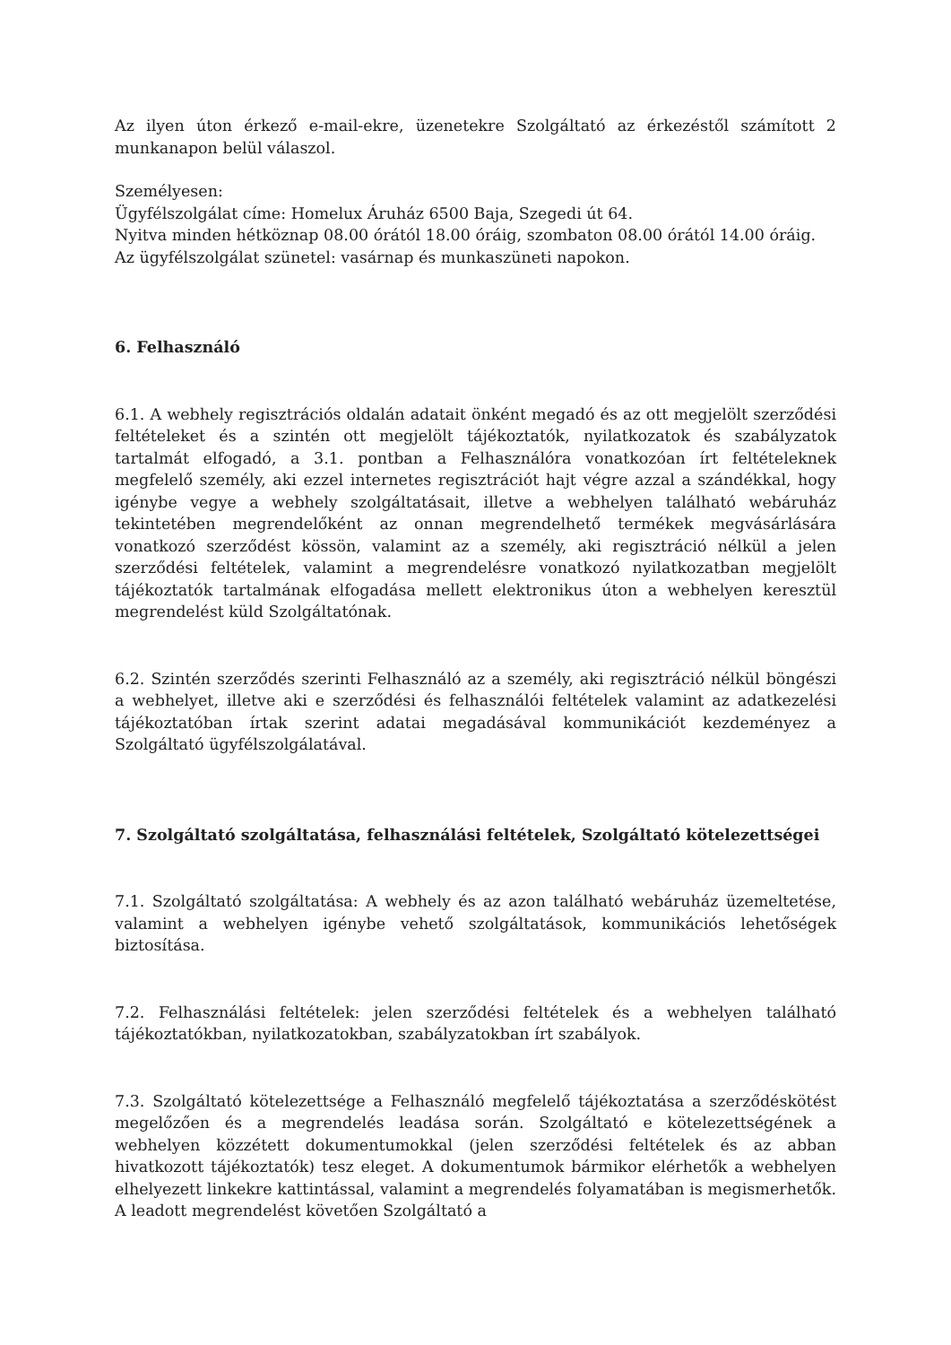Az ilyen úton érkező e-mail-ekre, üzenetekre Szolgáltató az érkezéstől számított 2 munkanapon belül válaszol.
Személyesen:
Ügyfélszolgálat címe: Homelux Áruház 6500 Baja, Szegedi út 64.
Nyitva minden hétköznap 08.00 órától 18.00 óráig, szombaton 08.00 órától 14.00 óráig.
Az ügyfélszolgálat szünetel: vasárnap és munkaszüneti napokon.
6. Felhasználó
6.1. A webhely regisztrációs oldalán adatait önként megadó és az ott megjelölt szerződési feltételeket és a szintén ott megjelölt tájékoztatók, nyilatkozatok és szabályzatok tartalmát elfogadó, a 3.1. pontban a Felhasználóra vonatkozóan írt feltételeknek megfelelő személy, aki ezzel internetes regisztrációt hajt végre azzal a szándékkal, hogy igénybe vegye a webhely szolgáltatásait, illetve a webhelyen található webáruház tekintetében megrendelőként az onnan megrendelhető termékek megvásárlására vonatkozó szerződést kössön, valamint az a személy, aki regisztráció nélkül a jelen szerződési feltételek, valamint a megrendelésre vonatkozó nyilatkozatban megjelölt tájékoztatók tartalmának elfogadása mellett elektronikus úton a webhelyen keresztül megrendelést küld Szolgáltatónak.
6.2. Szintén szerződés szerinti Felhasználó az a személy, aki regisztráció nélkül böngészi a webhelyet, illetve aki e szerződési és felhasználói feltételek valamint az adatkezelési tájékoztatóban írtak szerint adatai megadásával kommunikációt kezdeményez a Szolgáltató ügyfélszolgálatával.
7. Szolgáltató szolgáltatása, felhasználási feltételek, Szolgáltató kötelezettségei
7.1. Szolgáltató szolgáltatása: A webhely és az azon található webáruház üzemeltetése, valamint a webhelyen igénybe vehető szolgáltatások, kommunikációs lehetőségek biztosítása.
7.2. Felhasználási feltételek: jelen szerződési feltételek és a webhelyen található tájékoztatókban, nyilatkozatokban, szabályzatokban írt szabályok.
7.3. Szolgáltató kötelezettsége a Felhasználó megfelelő tájékoztatása a szerződéskötést megelőzően és a megrendelés leadása során. Szolgáltató e kötelezettségének a webhelyen közzétett dokumentumokkal (jelen szerződési feltételek és az abban hivatkozott tájékoztatók) tesz eleget. A dokumentumok bármikor elérhetők a webhelyen elhelyezett linkekre kattintással, valamint a megrendelés folyamatában is megismerhetők. A leadott megrendelést követően Szolgáltató a